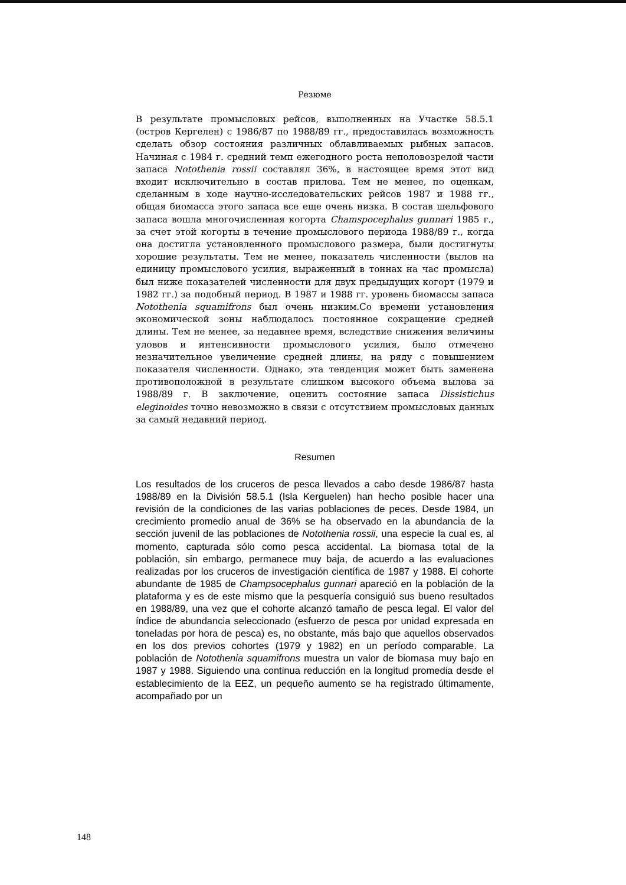Резюме
В результате промысловых рейсов, выполненных на Участке 58.5.1 (остров Кергелен) с 1986/87 по 1988/89 гг., предоставилась возможность сделать обзор состояния различных облавливаемых рыбных запасов. Начиная с 1984 г. средний темп ежегодного роста неполовозрелой части запаса Notothenia rossii составлял 36%, в настоящее время этот вид входит исключительно в состав прилова. Тем не менее, по оценкам, сделанным в ходе научно-исследовательских рейсов 1987 и 1988 гг., общая биомасса этого запаса все еще очень низка. В состав шельфового запаса вошла многочисленная когорта Chamspocephalus gunnari 1985 г., за счет этой когорты в течение промыслового периода 1988/89 г., когда она достигла установленного промыслового размера, были достигнуты хорошие результаты. Тем не менее, показатель численности (вылов на единицу промыслового усилия, выраженный в тоннах на час промысла) был ниже показателей численности для двух предыдущих когорт (1979 и 1982 гг.) за подобный период. В 1987 и 1988 гг. уровень биомассы запаса Notothenia squamifrons был очень низким.Со времени установления экономической зоны наблюдалось постоянное сокращение средней длины. Тем не менее, за недавнее время, вследствие снижения величины уловов и интенсивности промыслового усилия, было отмечено незначительное увеличение средней длины, на ряду с повышением показателя численности. Однако, эта тенденция может быть заменена противоположной в результате слишком высокого объема вылова за 1988/89 г. В заключение, оценить состояние запаса Dissistichus eleginoides точно невозможно в связи с отсутствием промысловых данных за самый недавний период.
Resumen
Los resultados de los cruceros de pesca llevados a cabo desde 1986/87 hasta 1988/89 en la División 58.5.1 (Isla Kerguelen) han hecho posible hacer una revisión de la condiciones de las varias poblaciones de peces. Desde 1984, un crecimiento promedio anual de 36% se ha observado en la abundancia de la sección juvenil de las poblaciones de Notothenia rossii, una especie la cual es, al momento, capturada sólo como pesca accidental. La biomasa total de la población, sin embargo, permanece muy baja, de acuerdo a las evaluaciones realizadas por los cruceros de investigación científica de 1987 y 1988. El cohorte abundante de 1985 de Champsocephalus gunnari apareció en la población de la plataforma y es de este mismo que la pesquería consiguió sus bueno resultados en 1988/89, una vez que el cohorte alcanzó tamaño de pesca legal. El valor del índice de abundancia seleccionado (esfuerzo de pesca por unidad expresada en toneladas por hora de pesca) es, no obstante, más bajo que aquellos observados en los dos previos cohortes (1979 y 1982) en un período comparable. La población de Notothenia squamifrons muestra un valor de biomasa muy bajo en 1987 y 1988. Siguiendo una continua reducción en la longitud promedia desde el establecimiento de la EEZ, un pequeño aumento se ha registrado últimamente, acompañado por un
148